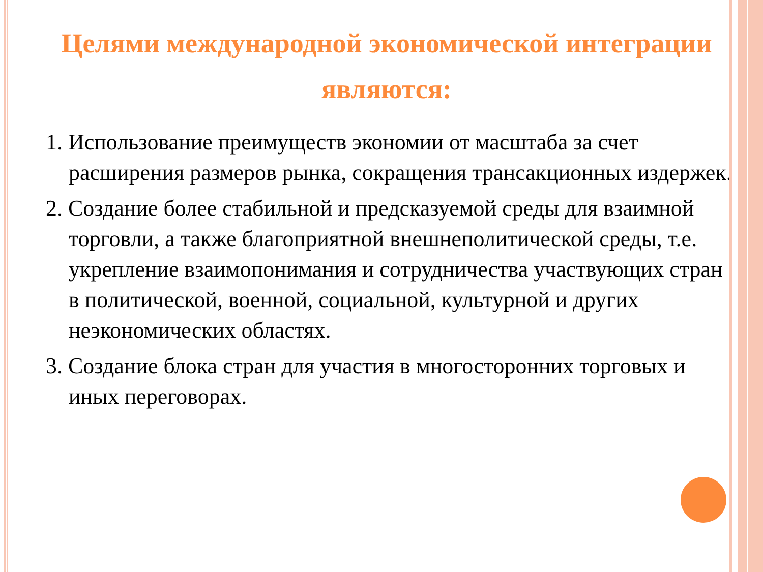Целями международной экономической интеграции являются:
1. Использование преимуществ экономии от масштаба за счет расширения размеров рынка, сокращения трансакционных издержек.
2. Создание более стабильной и предсказуемой среды для взаимной торговли, а также благоприятной внешнеполитической среды, т.е. укрепление взаимопонимания и сотрудничества участвующих стран в политической, военной, социальной, культурной и других неэкономических областях.
3. Создание блока стран для участия в многосторонних торговых и иных переговорах.